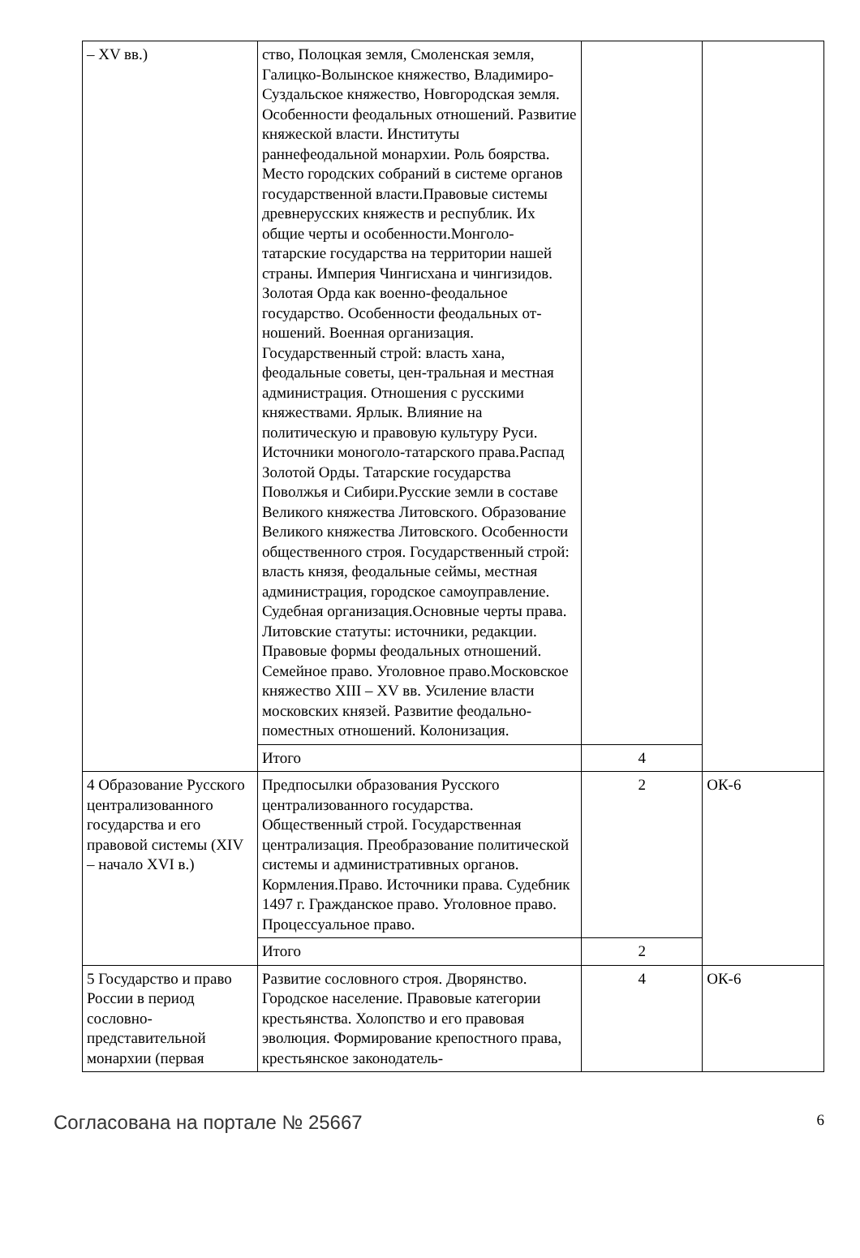| – XV вв.) | ство, Полоцкая земля, Смоленская земля, Галицко-Волынское княжество, Владимиро-Суздальское княжество, Новгородская земля. Особенности феодальных отношений. Развитие княжеской власти. Институты раннефеодальной монархии. Роль боярства. Место городских собраний в системе органов государственной власти.Правовые системы древнерусских княжеств и республик. Их общие черты и особенности.Монголо-татарские государства на территории нашей страны. Империя Чингисхана и чингизидов. Золотая Орда как военно-феодальное государство. Особенности феодальных от-ношений. Военная организация. Государственный строй: власть хана, феодальные советы, цен-тральная и местная администрация. Отношения с русскими княжествами. Ярлык. Влияние на политическую и правовую культуру Руси. Источники моноголо-татарского права.Распад Золотой Орды. Татарские государства Поволжья и Сибири.Русские земли в составе Великого княжества Литовского. Образование Великого княжества Литовского. Особенности общественного строя. Государственный строй: власть князя, феодальные сеймы, местная администрация, городское самоуправление. Судебная организация.Основные черты права. Литовские статуты: источники, редакции. Правовые формы феодальных отношений. Семейное право. Уголовное право.Московское княжество XIII – XV вв. Усиление власти московских князей. Развитие феодально-поместных отношений. Колонизация. | | |
| | Итого | 4 | |
| 4 Образование Русского централизованного государства и его правовой системы (XIV – начало XVI в.) | Предпосылки образования Русского централизованного государства. Общественный строй. Государственная централизация. Преобразование политической системы и административных органов. Кормления.Право. Источники права. Судебник 1497 г. Гражданское право. Уголовное право. Процессуальное право. | 2 | ОК-6 |
| | Итого | 2 | |
| 5 Государство и право России в период сословно-представительной монархии (первая | Развитие сословного строя. Дворянство. Городское население. Правовые категории крестьянства. Холопство и его правовая эволюция. Формирование крепостного права, крестьянское законодатель- | 4 | ОК-6 |
Согласована на портале № 25667 6